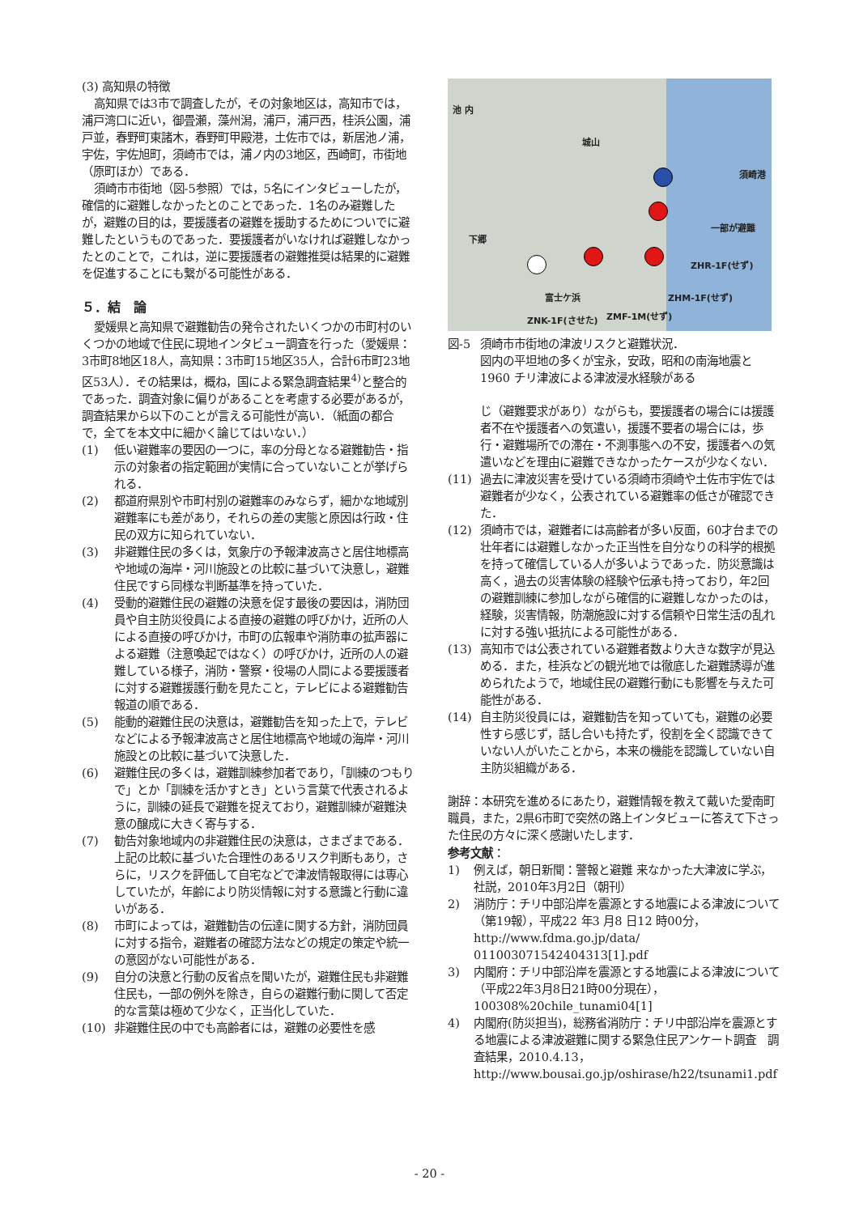(3) 高知県の特徴
高知県では3市で調査したが，その対象地区は，高知市では，浦戸湾口に近い，御畳瀬，藻州潟，浦戸，浦戸西，桂浜公園，浦戸並，春野町東諸木，春野町甲殿港，土佐市では，新居池ノ浦，宇佐，宇佐旭町，須崎市では，浦ノ内の3地区，西崎町，市街地（原町ほか）である．
須崎市市街地（図-5参照）では，5名にインタビューしたが，確信的に避難しなかったとのことであった．1名のみ避難したが，避難の目的は，要援護者の避難を援助するためについでに避難したというものであった．要援護者がいなければ避難しなかったとのことで，これは，逆に要援護者の避難推奨は結果的に避難を促進することにも繋がる可能性がある．
５．結　論
愛媛県と高知県で避難勧告の発令されたいくつかの市町村のいくつかの地域で住民に現地インタビュー調査を行った（愛媛県：3市町8地区18人，高知県：3市町15地区35人，合計6市町23地区53人）．その結果は，概ね，国による緊急調査結果<sup>4)</sup>と整合的であった．調査対象に偏りがあることを考慮する必要があるが，調査結果から以下のことが言える可能性が高い．（紙面の都合で，全てを本文中に細かく論じてはいない．）
(1) 低い避難率の要因の一つに，率の分母となる避難勧告・指示の対象者の指定範囲が実情に合っていないことが挙げられる．
(2) 都道府県別や市町村別の避難率のみならず，細かな地域別避難率にも差があり，それらの差の実態と原因は行政・住民の双方に知られていない．
(3) 非避難住民の多くは，気象庁の予報津波高さと居住地標高や地域の海岸・河川施設との比較に基づいて決意し，避難住民ですら同様な判断基準を持っていた．
(4) 受動的避難住民の避難の決意を促す最後の要因は，消防団員や自主防災役員による直接の避難の呼びかけ，近所の人による直接の呼びかけ，市町の広報車や消防車の拡声器による避難（注意喚起ではなく）の呼びかけ，近所の人の避難している様子，消防・警察・役場の人間による要援護者に対する避難援護行動を見たこと，テレビによる避難勧告報道の順である．
(5) 能動的避難住民の決意は，避難勧告を知った上で，テレビなどによる予報津波高さと居住地標高や地域の海岸・河川施設との比較に基づいて決意した．
(6) 避難住民の多くは，避難訓練参加者であり，「訓練のつもりで」とか「訓練を活かすとき」という言葉で代表されるように，訓練の延長で避難を捉えており，避難訓練が避難決意の醸成に大きく寄与する．
(7) 勧告対象地域内の非避難住民の決意は，さまざまである．上記の比較に基づいた合理性のあるリスク判断もあり，さらに，リスクを評価して自宅などで津波情報取得には専心していたが，年齢により防災情報に対する意識と行動に違いがある．
(8) 市町によっては，避難勧告の伝達に関する方針，消防団員に対する指令，避難者の確認方法などの規定の策定や統一の意図がない可能性がある．
(9) 自分の決意と行動の反省点を聞いたが，避難住民も非避難住民も，一部の例外を除き，自らの避難行動に関して否定的な言葉は極めて少なく，正当化していた．
(10) 非避難住民の中でも高齢者には，避難の必要性を感
池 内
城山
須崎港
下郷
一部が避難
ZHR-1F(せず)
ZHM-1F(せず)
ZNK-1F(させた) ZMF-1M(せず)
富士ケ浜
図-5 須崎市市街地の津波リスクと避難状況．
図内の平坦地の多くが宝永，安政，昭和の南海地震と 1960 チリ津波による津波浸水経験がある
じ（避難要求があり）ながらも，要援護者の場合には援護者不在や援護者への気遣い，援護不要者の場合には，歩行・避難場所での滞在・不測事態への不安，援護者への気遣いなどを理由に避難できなかったケースが少なくない．
(11) 過去に津波災害を受けている須崎市須崎や土佐市宇佐では避難者が少なく，公表されている避難率の低さが確認できた．
(12) 須崎市では，避難者には高齢者が多い反面，60才台までの壮年者には避難しなかった正当性を自分なりの科学的根拠を持って確信している人が多いようであった．防災意識は高く，過去の災害体験の経験や伝承も持っており，年2回の避難訓練に参加しながら確信的に避難しなかったのは，経験，災害情報，防潮施設に対する信頼や日常生活の乱れに対する強い抵抗による可能性がある．
(13) 高知市では公表されている避難者数より大きな数字が見込める．また，桂浜などの観光地では徹底した避難誘導が進められたようで，地域住民の避難行動にも影響を与えた可能性がある．
(14) 自主防災役員には，避難勧告を知っていても，避難の必要性すら感じず，話し合いも持たず，役割を全く認識できていない人がいたことから，本来の機能を認識していない自主防災組織がある．
謝辞：本研究を進めるにあたり，避難情報を教えて戴いた愛南町職員，また，2県6市町で突然の路上インタビューに答えて下さった住民の方々に深く感謝いたします．
参考文献：
1) 例えば，朝日新聞：警報と避難 来なかった大津波に学ぶ，社説，2010年3月2日（朝刊）
2) 消防庁：チリ中部沿岸を震源とする地震による津波について（第19報），平成22 年3 月8 日12 時00分，http://www.fdma.go.jp/data/ 011003071542404313[1].pdf
3) 内閣府：チリ中部沿岸を震源とする地震による津波について（平成22年3月8日21時00分現在），100308%20chile_tunami04[1]
4) 内閣府(防災担当)，総務省消防庁：チリ中部沿岸を震源とする地震による津波避難に関する緊急住民アンケート調査　調査結果，2010.4.13，http://www.bousai.go.jp/oshirase/h22/tsunami1.pdf
- 20 -